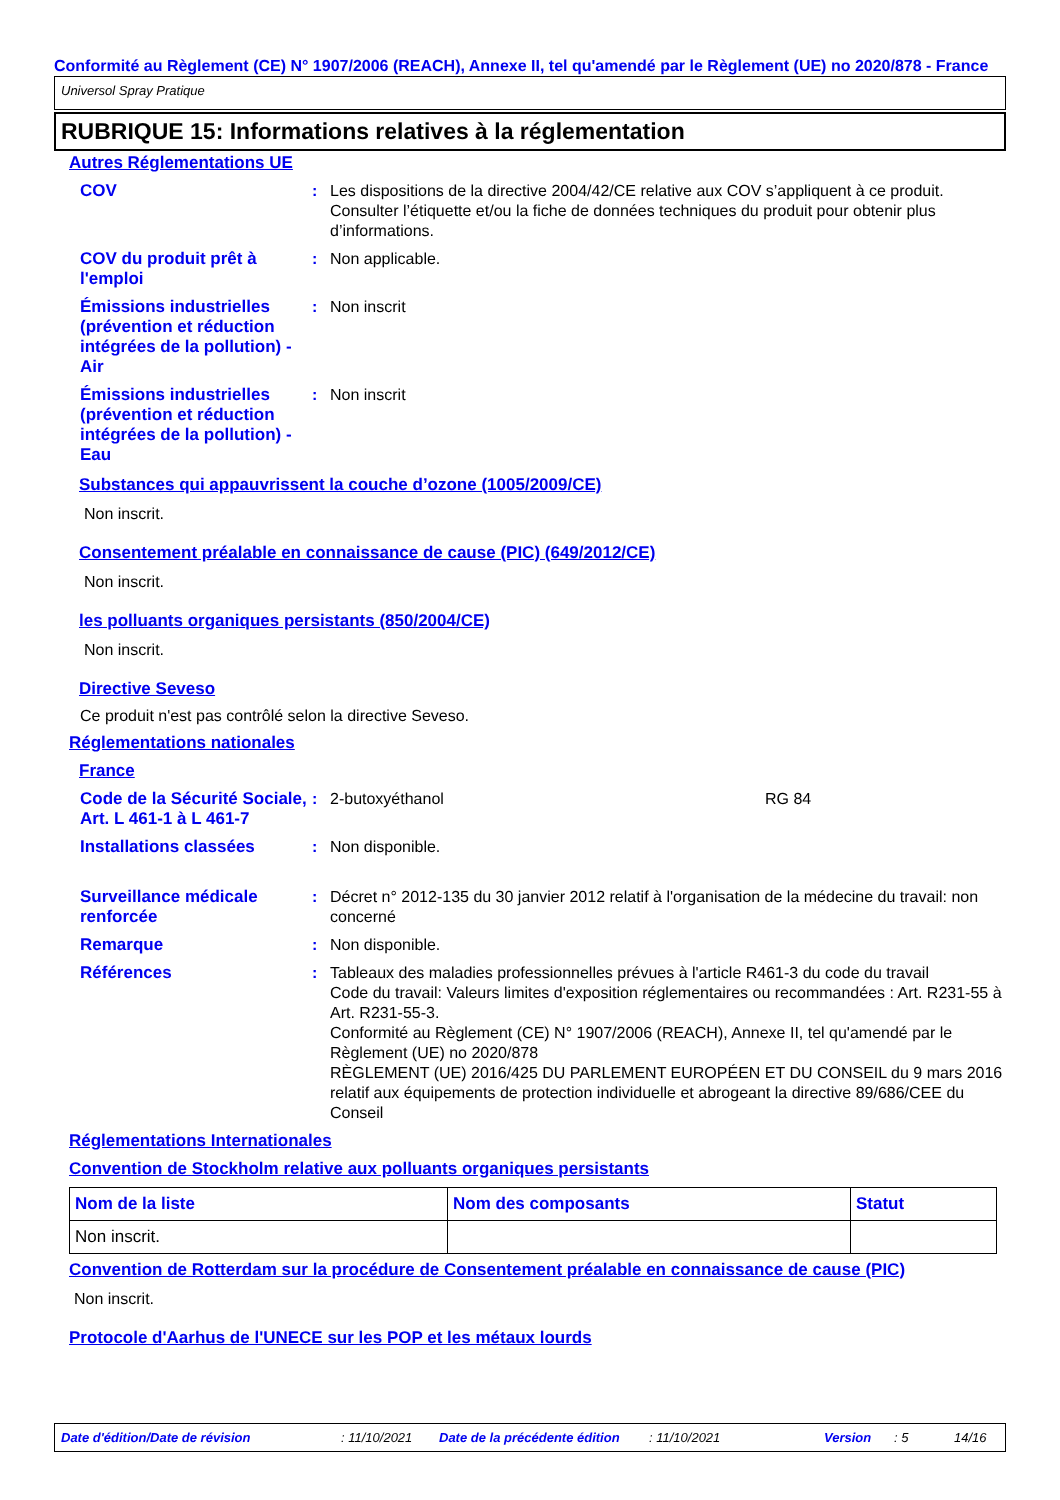Conformité au Règlement (CE) N° 1907/2006 (REACH), Annexe II, tel qu'amendé par le Règlement (UE) no 2020/878 - France
Universol Spray Pratique
RUBRIQUE 15: Informations relatives à la réglementation
Autres Réglementations UE
COV : Les dispositions de la directive 2004/42/CE relative aux COV s’appliquent à ce produit. Consulter l’étiquette et/ou la fiche de données techniques du produit pour obtenir plus d’informations.
COV du produit prêt à l'emploi
: Non applicable.
Émissions industrielles (prévention et réduction intégrées de la pollution) - Air
: Non inscrit
Émissions industrielles (prévention et réduction intégrées de la pollution) - Eau
: Non inscrit
Substances qui appauvrissent la couche d’ozone (1005/2009/CE)
Non inscrit.
Consentement préalable en connaissance de cause (PIC) (649/2012/CE)
Non inscrit.
les polluants organiques persistants (850/2004/CE)
Non inscrit.
Directive Seveso
Ce produit n'est pas contrôlé selon la directive Seveso.
Réglementations nationales
France
Code de la Sécurité Sociale, Art. L 461-1 à L 461-7
: 2-butoxyéthanol RG 84
Installations classées : Non disponible.
Surveillance médicale renforcée
: Décret n° 2012-135 du 30 janvier 2012 relatif à l'organisation de la médecine du travail: non concerné
Remarque : Non disponible.
Références : Tableaux des maladies professionnelles prévues à l'article R461-3 du code du travail
Code du travail: Valeurs limites d'exposition réglementaires ou recommandées : Art. R231-55 à Art. R231-55-3.
Conformité au Règlement (CE) N° 1907/2006 (REACH), Annexe II, tel qu'amendé par le Règlement (UE) no 2020/878
RÈGLEMENT (UE) 2016/425 DU PARLEMENT EUROPÉEN ET DU CONSEIL du 9 mars 2016 relatif aux équipements de protection individuelle et abrogeant la directive 89/686/CEE du Conseil
Réglementations Internationales
Convention de Stockholm relative aux polluants organiques persistants
| Nom de la liste | Nom des composants | Statut |
| --- | --- | --- |
| Non inscrit. | | |
Convention de Rotterdam sur la procédure de Consentement préalable en connaissance de cause (PIC)
Non inscrit.
Protocole d'Aarhus de l'UNECE sur les POP et les métaux lourds
Date d'édition/Date de révision: 11/10/2021 Date de la précédente édition: 11/10/2021 Version: 5 14/16